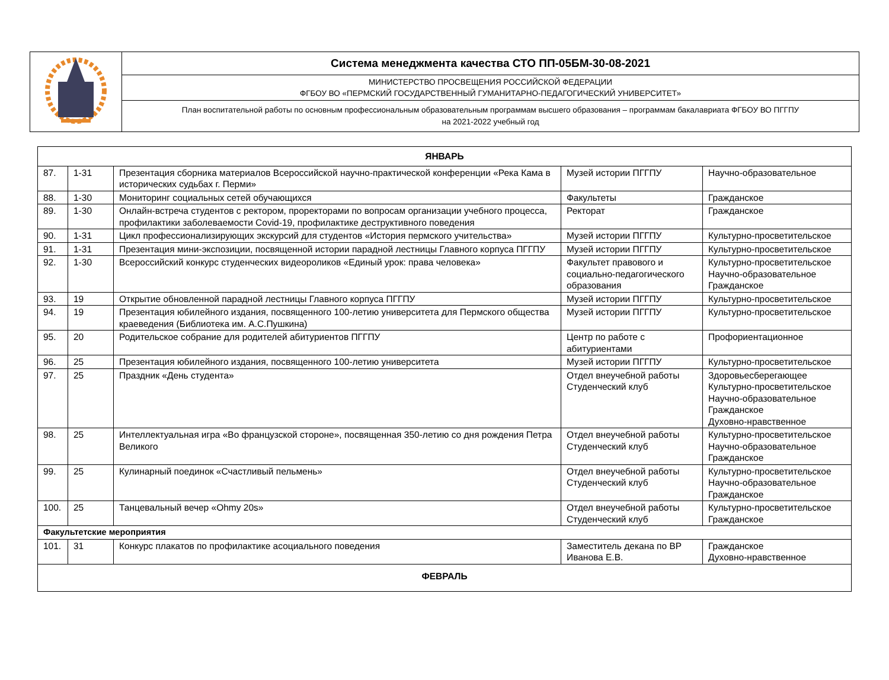| | Система менеджмента качества СТО ПП-05БМ-30-08-2021 |
| | МИНИСТЕРСТВО ПРОСВЕЩЕНИЯ РОССИЙСКОЙ ФЕДЕРАЦИИ ФГБОУ ВО «ПЕРМСКИЙ ГОСУДАРСТВЕННЫЙ ГУМАНИТАРНО-ПЕДАГОГИЧЕСКИЙ УНИВЕРСИТЕТ» |
| | План воспитательной работы по основным профессиональным образовательным программам высшего образования – программам бакалавриата ФГБОУ ВО ПГГПУ на 2021-2022 учебный год |
| ЯНВАРЬ | | | | |
| 87. | 1-31 | Презентация сборника материалов Всероссийской научно-практической конференции «Река Кама в исторических судьбах г. Перми» | Музей истории ПГГПУ | Научно-образовательное |
| 88. | 1-30 | Мониторинг социальных сетей обучающихся | Факультеты | Гражданское |
| 89. | 1-30 | Онлайн-встреча студентов с ректором, проректорами по вопросам организации учебного процесса, профилактики заболеваемости Covid-19, профилактике деструктивного поведения | Ректорат | Гражданское |
| 90. | 1-31 | Цикл профессионализирующих экскурсий для студентов «История пермского учительства» | Музей истории ПГГПУ | Культурно-просветительское |
| 91. | 1-31 | Презентация мини-экспозиции, посвященной истории парадной лестницы Главного корпуса ПГГПУ | Музей истории ПГГПУ | Культурно-просветительское |
| 92. | 1-30 | Всероссийский конкурс студенческих видеороликов «Единый урок: права человека» | Факультет правового и социально-педагогического образования | Культурно-просветительское Научно-образовательное Гражданское |
| 93. | 19 | Открытие обновленной парадной лестницы Главного корпуса ПГГПУ | Музей истории ПГГПУ | Культурно-просветительское |
| 94. | 19 | Презентация юбилейного издания, посвященного 100-летию университета для Пермского общества краеведения (Библиотека им. А.С.Пушкина) | Музей истории ПГГПУ | Культурно-просветительское |
| 95. | 20 | Родительское собрание для родителей абитуриентов ПГГПУ | Центр по работе с абитуриентами | Профориентационное |
| 96. | 25 | Презентация юбилейного издания, посвященного 100-летию университета | Музей истории ПГГПУ | Культурно-просветительское |
| 97. | 25 | Праздник «День студента» | Отдел внеучебной работы Студенческий клуб | Здоровьесберегающее Культурно-просветительское Научно-образовательное Гражданское Духовно-нравственное |
| 98. | 25 | Интеллектуальная игра «Во французской стороне», посвященная 350-летию со дня рождения Петра Великого | Отдел внеучебной работы Студенческий клуб | Культурно-просветительское Научно-образовательное Гражданское |
| 99. | 25 | Кулинарный поединок «Счастливый пельмень» | Отдел внеучебной работы Студенческий клуб | Культурно-просветительское Научно-образовательное Гражданское |
| 100. | 25 | Танцевальный вечер «Ohmy 20s» | Отдел внеучебной работы Студенческий клуб | Культурно-просветительское Гражданское |
| Факультетские мероприятия | | | | |
| 101. | 31 | Конкурс плакатов по профилактике асоциального поведения | Заместитель декана по ВР Иванова Е.В. | Гражданское Духовно-нравственное |
| ФЕВРАЛЬ | | | | |